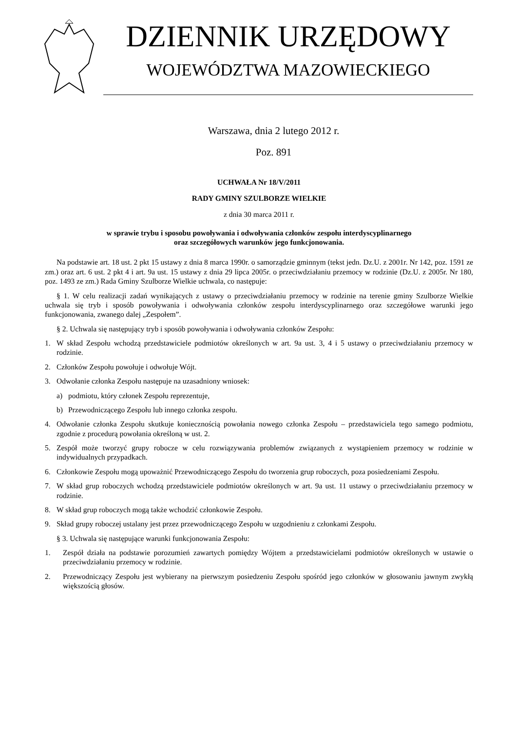DZIENNIK URZĘDOWY
WOJEWÓDZTWA MAZOWIECKIEGO
Warszawa, dnia 2 lutego 2012 r.
Poz. 891
UCHWAŁA Nr 18/V/2011
RADY GMINY SZULBORZE WIELKIE
z dnia 30 marca 2011 r.
w sprawie trybu i sposobu powoływania i odwoływania członków zespołu interdyscyplinarnego
oraz szczegółowych warunków jego funkcjonowania.
Na podstawie art. 18 ust. 2 pkt 15 ustawy z dnia 8 marca 1990r. o samorządzie gminnym (tekst jedn. Dz.U. z 2001r. Nr 142, poz. 1591 ze zm.) oraz art. 6 ust. 2 pkt 4 i art. 9a ust. 15 ustawy z dnia 29 lipca 2005r. o przeciwdziałaniu przemocy w rodzinie (Dz.U. z 2005r. Nr 180, poz. 1493 ze zm.) Rada Gminy Szulborze Wielkie uchwala, co następuje:
§ 1. W celu realizacji zadań wynikających z ustawy o przeciwdziałaniu przemocy w rodzinie na terenie gminy Szulborze Wielkie uchwala się tryb i sposób powoływania i odwoływania członków zespołu interdyscyplinarnego oraz szczegółowe warunki jego funkcjonowania, zwanego dalej „Zespołem”.
§ 2. Uchwala się następujący tryb i sposób powoływania i odwoływania członków Zespołu:
1. W skład Zespołu wchodzą przedstawiciele podmiotów określonych w art. 9a ust. 3, 4 i 5 ustawy o przeciwdziałaniu przemocy w rodzinie.
2. Członków Zespołu powołuje i odwołuje Wójt.
3. Odwołanie członka Zespołu następuje na uzasadniony wniosek:
a) podmiotu, który członek Zespołu reprezentuje,
b) Przewodniczącego Zespołu lub innego członka zespołu.
4. Odwołanie członka Zespołu skutkuje koniecznością powołania nowego członka Zespołu – przedstawiciela tego samego podmiotu, zgodnie z procedurą powołania określoną w ust. 2.
5. Zespół może tworzyć grupy robocze w celu rozwiązywania problemów związanych z wystąpieniem przemocy w rodzinie w indywidualnych przypadkach.
6. Członkowie Zespołu mogą upoważnić Przewodniczącego Zespołu do tworzenia grup roboczych, poza posiedzeniami Zespołu.
7. W skład grup roboczych wchodzą przedstawiciele podmiotów określonych w art. 9a ust. 11 ustawy o przeciwdziałaniu przemocy w rodzinie.
8. W skład grup roboczych mogą także wchodzić członkowie Zespołu.
9. Skład grupy roboczej ustalany jest przez przewodniczącego Zespołu w uzgodnieniu z członkami Zespołu.
§ 3. Uchwala się następujące warunki funkcjonowania Zespołu:
1. Zespół działa na podstawie porozumień zawartych pomiędzy Wójtem a przedstawicielami podmiotów określonych w ustawie o przeciwdziałaniu przemocy w rodzinie.
2. Przewodniczący Zespołu jest wybierany na pierwszym posiedzeniu Zespołu spośród jego członków w głosowaniu jawnym zwykłą większością głosów.